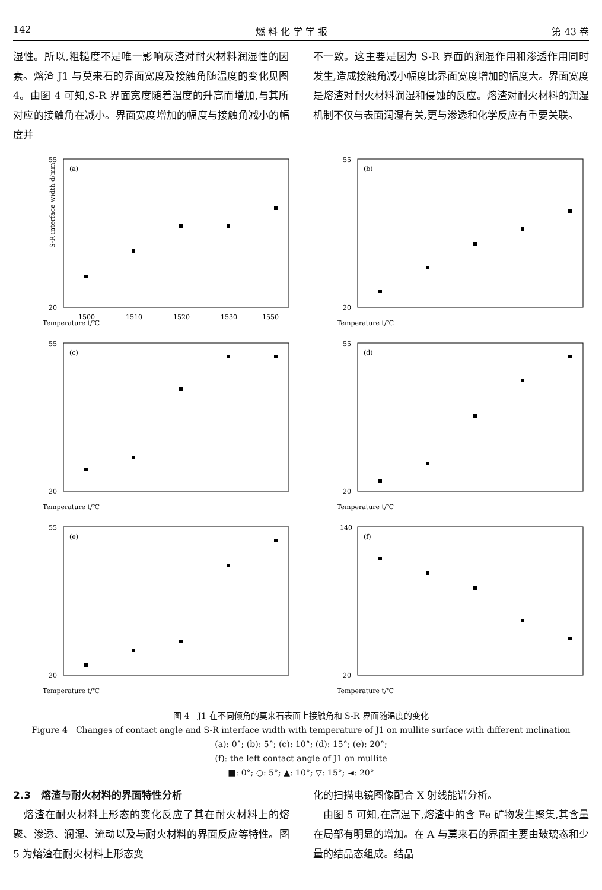142 燃 料 化 学 学 报 第 43 卷
湿性。所以,粗糙度不是唯一影响灰渣对耐火材料润湿性的因素。熔渣 J1 与莫来石的界面宽度及接触角随温度的变化见图 4。由图 4 可知,S-R 界面宽度随着温度的升高而增加,与其所对应的接触角在减小。界面宽度增加的幅度与接触角减小的幅度并
不一致。这主要是因为 S-R 界面的润湿作用和渗透作用同时发生,造成接触角减小幅度比界面宽度增加的幅度大。界面宽度是熔渣对耐火材料润湿和侵蚀的反应。熔渣对耐火材料的润湿机制不仅与表面润湿有关,更与渗透和化学反应有重要关联。
(a)
Temperature t/℃
S-R interface width d/mm
55
20
1500
1510
1520
1530
1550
(b)
Temperature t/℃
55
20
(c)
Temperature t/℃
55
20
(d)
Temperature t/℃
55
20
(e)
Temperature t/℃
55
20
(f)
Temperature t/℃
140
20
图 4　J1 在不同倾角的莫来石表面上接触角和 S-R 界面随温度的变化
Figure 4　Changes of contact angle and S-R interface width with temperature of J1 on mullite surface with different inclination
(a): 0°; (b): 5°; (c): 10°; (d): 15°; (e): 20°;
(f): the left contact angle of J1 on mullite
■: 0°; ○: 5°; ▲: 10°; ▽: 15°; ◄: 20°
2.3　熔渣与耐火材料的界面特性分析
　熔渣在耐火材料上形态的变化反应了其在耐火材料上的熔聚、渗透、润湿、流动以及与耐火材料的界面反应等特性。图 5 为熔渣在耐火材料上形态变
化的扫描电镜图像配合 X 射线能谱分析。
　由图 5 可知,在高温下,熔渣中的含 Fe 矿物发生聚集,其含量在局部有明显的增加。在 A 与莫来石的界面主要由玻璃态和少量的结晶态组成。结晶